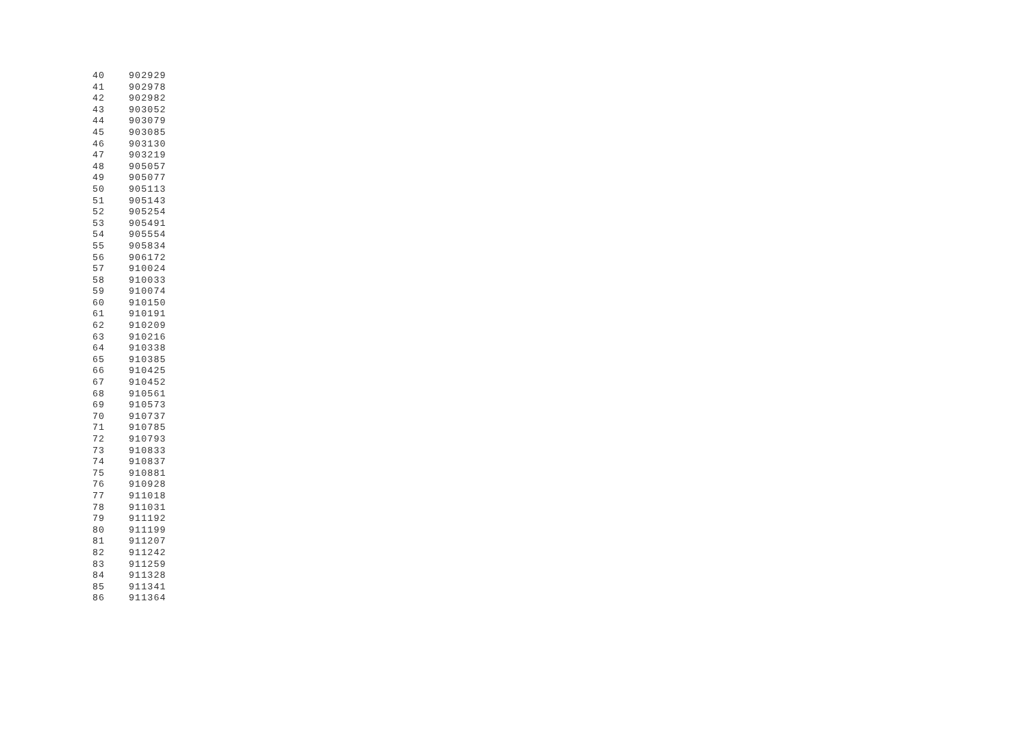| 40 | 902929 |
| 41 | 902978 |
| 42 | 902982 |
| 43 | 903052 |
| 44 | 903079 |
| 45 | 903085 |
| 46 | 903130 |
| 47 | 903219 |
| 48 | 905057 |
| 49 | 905077 |
| 50 | 905113 |
| 51 | 905143 |
| 52 | 905254 |
| 53 | 905491 |
| 54 | 905554 |
| 55 | 905834 |
| 56 | 906172 |
| 57 | 910024 |
| 58 | 910033 |
| 59 | 910074 |
| 60 | 910150 |
| 61 | 910191 |
| 62 | 910209 |
| 63 | 910216 |
| 64 | 910338 |
| 65 | 910385 |
| 66 | 910425 |
| 67 | 910452 |
| 68 | 910561 |
| 69 | 910573 |
| 70 | 910737 |
| 71 | 910785 |
| 72 | 910793 |
| 73 | 910833 |
| 74 | 910837 |
| 75 | 910881 |
| 76 | 910928 |
| 77 | 911018 |
| 78 | 911031 |
| 79 | 911192 |
| 80 | 911199 |
| 81 | 911207 |
| 82 | 911242 |
| 83 | 911259 |
| 84 | 911328 |
| 85 | 911341 |
| 86 | 911364 |